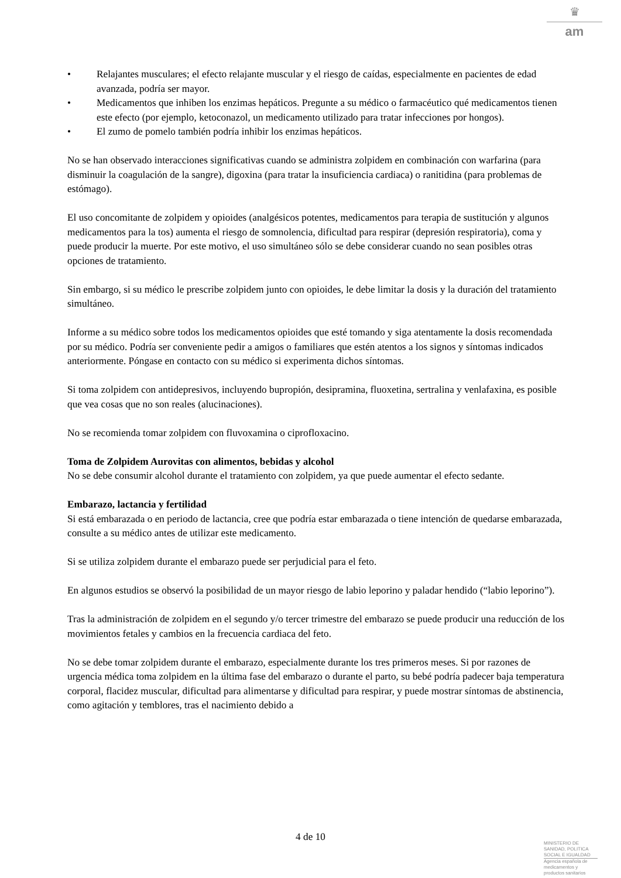♛
am
• Relajantes musculares; el efecto relajante muscular y el riesgo de caídas, especialmente en pacientes de edad avanzada, podría ser mayor.
• Medicamentos que inhiben los enzimas hepáticos. Pregunte a su médico o farmacéutico qué medicamentos tienen este efecto (por ejemplo, ketoconazol, un medicamento utilizado para tratar infecciones por hongos).
• El zumo de pomelo también podría inhibir los enzimas hepáticos.
No se han observado interacciones significativas cuando se administra zolpidem en combinación con warfarina (para disminuir la coagulación de la sangre), digoxina (para tratar la insuficiencia cardiaca) o ranitidina (para problemas de estómago).
El uso concomitante de zolpidem y opioides (analgésicos potentes, medicamentos para terapia de sustitución y algunos medicamentos para la tos) aumenta el riesgo de somnolencia, dificultad para respirar (depresión respiratoria), coma y puede producir la muerte. Por este motivo, el uso simultáneo sólo se debe considerar cuando no sean posibles otras opciones de tratamiento.
Sin embargo, si su médico le prescribe zolpidem junto con opioides, le debe limitar la dosis y la duración del tratamiento simultáneo.
Informe a su médico sobre todos los medicamentos opioides que esté tomando y siga atentamente la dosis recomendada por su médico. Podría ser conveniente pedir a amigos o familiares que estén atentos a los signos y síntomas indicados anteriormente. Póngase en contacto con su médico si experimenta dichos síntomas.
Si toma zolpidem con antidepresivos, incluyendo bupropión, desipramina, fluoxetina, sertralina y venlafaxina, es posible que vea cosas que no son reales (alucinaciones).
No se recomienda tomar zolpidem con fluvoxamina o ciprofloxacino.
Toma de Zolpidem Aurovitas con alimentos, bebidas y alcohol
No se debe consumir alcohol durante el tratamiento con zolpidem, ya que puede aumentar el efecto sedante.
Embarazo, lactancia y fertilidad
Si está embarazada o en periodo de lactancia, cree que podría estar embarazada o tiene intención de quedarse embarazada, consulte a su médico antes de utilizar este medicamento.
Si se utiliza zolpidem durante el embarazo puede ser perjudicial para el feto.
En algunos estudios se observó la posibilidad de un mayor riesgo de labio leporino y paladar hendido (“labio leporino”).
Tras la administración de zolpidem en el segundo y/o tercer trimestre del embarazo se puede producir una reducción de los movimientos fetales y cambios en la frecuencia cardiaca del feto.
No se debe tomar zolpidem durante el embarazo, especialmente durante los tres primeros meses. Si por razones de urgencia médica toma zolpidem en la última fase del embarazo o durante el parto, su bebé podría padecer baja temperatura corporal, flacidez muscular, dificultad para alimentarse y dificultad para respirar, y puede mostrar síntomas de abstinencia, como agitación y temblores, tras el nacimiento debido a
4 de 10
MINISTERIO DE
SANIDAD, POLITICA
SOCIAL E IGUALDAD
Agencia española de
medicamentos y
productos sanitarios